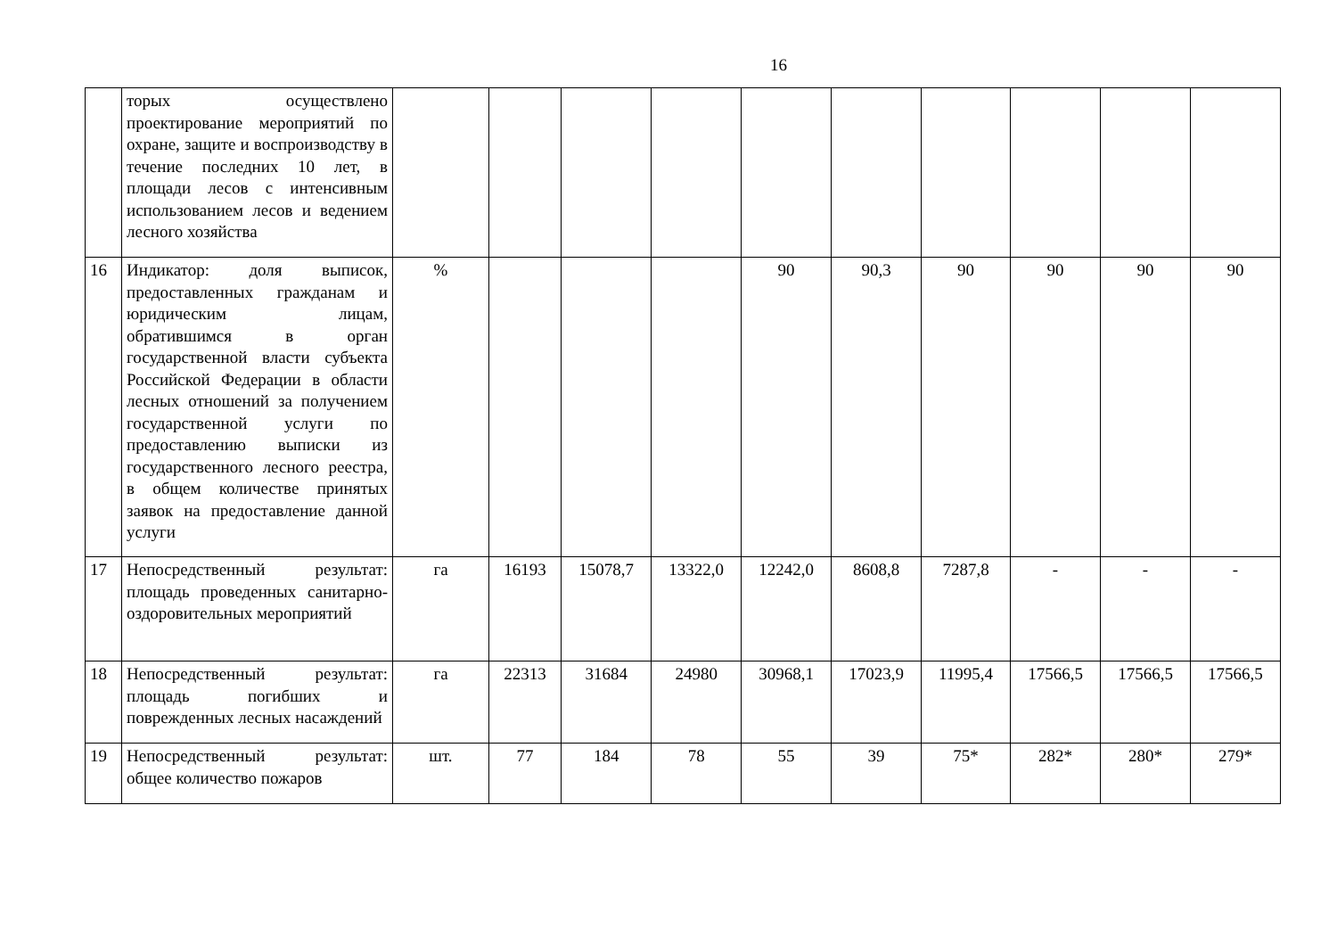16
| | торых осуществлено проектирование мероприятий по охране, защите и воспроизводству в течение последних 10 лет, в площади лесов с интенсивным использованием лесов и ведением лесного хозяйства | | | | | | | | | | |
| 16 | Индикатор: доля выписок, предоставленных гражданам и юридическим лицам, обратившимся в орган государственной власти субъекта Российской Федерации в области лесных отношений за получением государственной услуги по предоставлению выписки из государственного лесного реестра, в общем количестве принятых заявок на предоставление данной услуги | % | | | | 90 | 90,3 | 90 | 90 | 90 | 90 |
| 17 | Непосредственный результат: площадь проведенных санитарно-оздоровительных мероприятий | га | 16193 | 15078,7 | 13322,0 | 12242,0 | 8608,8 | 7287,8 | - | - | - |
| 18 | Непосредственный результат: площадь погибших и поврежденных лесных насаждений | га | 22313 | 31684 | 24980 | 30968,1 | 17023,9 | 11995,4 | 17566,5 | 17566,5 | 17566,5 |
| 19 | Непосредственный результат: общее количество пожаров | шт. | 77 | 184 | 78 | 55 | 39 | 75* | 282* | 280* | 279* |